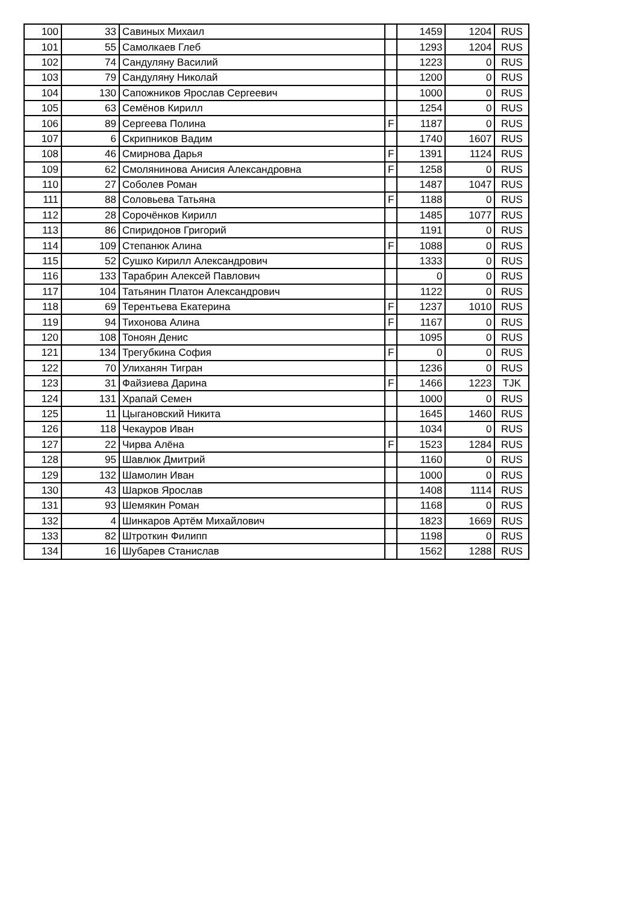| 100 | 33 | Савиных Михаил | | 1459 | 1204 | RUS |
| 101 | 55 | Самолкаев Глеб | | 1293 | 1204 | RUS |
| 102 | 74 | Сандуляну Василий | | 1223 | 0 | RUS |
| 103 | 79 | Сандуляну Николай | | 1200 | 0 | RUS |
| 104 | 130 | Сапожников Ярослав Сергеевич | | 1000 | 0 | RUS |
| 105 | 63 | Семёнов Кирилл | | 1254 | 0 | RUS |
| 106 | 89 | Сергеева Полина | F | 1187 | 0 | RUS |
| 107 | 6 | Скрипников Вадим | | 1740 | 1607 | RUS |
| 108 | 46 | Смирнова Дарья | F | 1391 | 1124 | RUS |
| 109 | 62 | Смолянинова Анисия Александровна | F | 1258 | 0 | RUS |
| 110 | 27 | Соболев Роман | | 1487 | 1047 | RUS |
| 111 | 88 | Соловьева Татьяна | F | 1188 | 0 | RUS |
| 112 | 28 | Сорочёнков Кирилл | | 1485 | 1077 | RUS |
| 113 | 86 | Спиридонов Григорий | | 1191 | 0 | RUS |
| 114 | 109 | Степанюк Алина | F | 1088 | 0 | RUS |
| 115 | 52 | Сушко Кирилл Александрович | | 1333 | 0 | RUS |
| 116 | 133 | Тарабрин Алексей Павлович | | 0 | 0 | RUS |
| 117 | 104 | Татьянин Платон Александрович | | 1122 | 0 | RUS |
| 118 | 69 | Терентьева Екатерина | F | 1237 | 1010 | RUS |
| 119 | 94 | Тихонова Алина | F | 1167 | 0 | RUS |
| 120 | 108 | Тоноян Денис | | 1095 | 0 | RUS |
| 121 | 134 | Трегубкина София | F | 0 | 0 | RUS |
| 122 | 70 | Улиханян Тигран | | 1236 | 0 | RUS |
| 123 | 31 | Файзиева Дарина | F | 1466 | 1223 | TJK |
| 124 | 131 | Храпай Семен | | 1000 | 0 | RUS |
| 125 | 11 | Цыгановский Никита | | 1645 | 1460 | RUS |
| 126 | 118 | Чекауров Иван | | 1034 | 0 | RUS |
| 127 | 22 | Чирва Алёна | F | 1523 | 1284 | RUS |
| 128 | 95 | Шавлюк Дмитрий | | 1160 | 0 | RUS |
| 129 | 132 | Шамолин Иван | | 1000 | 0 | RUS |
| 130 | 43 | Шарков Ярослав | | 1408 | 1114 | RUS |
| 131 | 93 | Шемякин Роман | | 1168 | 0 | RUS |
| 132 | 4 | Шинкаров Артём Михайлович | | 1823 | 1669 | RUS |
| 133 | 82 | Штроткин Филипп | | 1198 | 0 | RUS |
| 134 | 16 | Шубарев Станислав | | 1562 | 1288 | RUS |